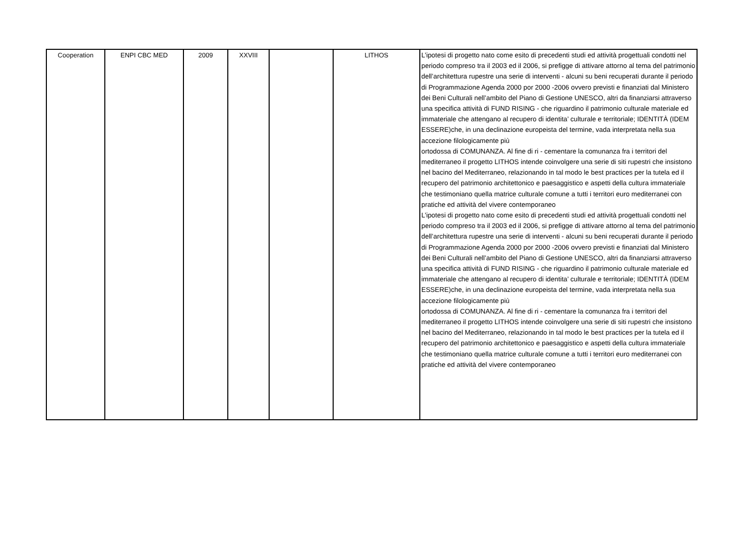| Cooperation | ENPI CBC MED | 2009 | XXVIII | | LITHOS | L’ipotesi di progetto nato come esito di precedenti studi ed attività progettuali condotti nel periodo compreso tra il 2003 ed il 2006, si prefigge di attivare attorno al tema del patrimonio dell’architettura rupestre una serie di interventi - alcuni su beni recuperati durante il periodo di Programmazione Agenda 2000 por 2000 -2006 ovvero previsti e finanziati dal Ministero dei Beni Culturali nell’ambito del Piano di Gestione UNESCO, altri da finanziarsi attraverso una specifica attività di FUND RISING - che riguardino il patrimonio culturale materiale ed immateriale che attengano al recupero di identita’ culturale e territoriale; IDENTITÀ (IDEM ESSERE)che, in una declinazione europeista del termine, vada interpretata nella sua accezione filologicamente più ortodossa di COMUNANZA. Al fine di ri - cementare la comunanza fra i territori del mediterraneo il progetto LITHOS intende coinvolgere una serie di siti rupestri che insistono nel bacino del Mediterraneo, relazionando in tal modo le best practices per la tutela ed il recupero del patrimonio architettonico e paesaggistico e aspetti della cultura immateriale che testimoniano quella matrice culturale comune a tutti i territori euro mediterranei con pratiche ed attività del vivere contemporaneo L’ipotesi di progetto nato come esito di precedenti studi ed attività progettuali condotti nel periodo compreso tra il 2003 ed il 2006, si prefigge di attivare attorno al tema del patrimonio dell’architettura rupestre una serie di interventi - alcuni su beni recuperati durante il periodo di Programmazione Agenda 2000 por 2000 -2006 ovvero previsti e finanziati dal Ministero dei Beni Culturali nell’ambito del Piano di Gestione UNESCO, altri da finanziarsi attraverso una specifica attività di FUND RISING - che riguardino il patrimonio culturale materiale ed immateriale che attengano al recupero di identita’ culturale e territoriale; IDENTITÀ (IDEM ESSERE)che, in una declinazione europeista del termine, vada interpretata nella sua accezione filologicamente più ortodossa di COMUNANZA. Al fine di ri - cementare la comunanza fra i territori del mediterraneo il progetto LITHOS intende coinvolgere una serie di siti rupestri che insistono nel bacino del Mediterraneo, relazionando in tal modo le best practices per la tutela ed il recupero del patrimonio architettonico e paesaggistico e aspetti della cultura immateriale che testimoniano quella matrice culturale comune a tutti i territori euro mediterranei con pratiche ed attività del vivere contemporaneo |